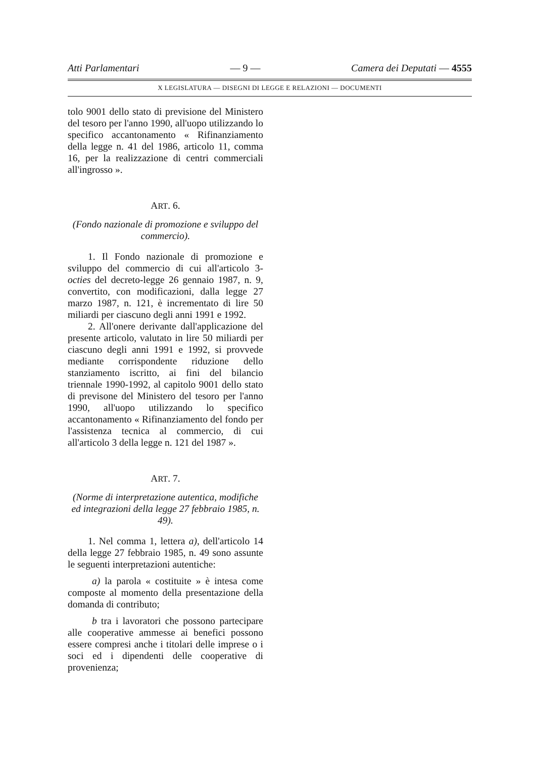Atti Parlamentari — 9 — Camera dei Deputati — 4555
X LEGISLATURA — DISEGNI DI LEGGE E RELAZIONI — DOCUMENTI
tolo 9001 dello stato di previsione del Ministero del tesoro per l'anno 1990, all'uopo utilizzando lo specifico accantonamento « Rifinanziamento della legge n. 41 del 1986, articolo 11, comma 16, per la realizzazione di centri commerciali all'ingrosso ».
ART. 6.
(Fondo nazionale di promozione e sviluppo del commercio).
1. Il Fondo nazionale di promozione e sviluppo del commercio di cui all'articolo 3-octies del decreto-legge 26 gennaio 1987, n. 9, convertito, con modificazioni, dalla legge 27 marzo 1987, n. 121, è incrementato di lire 50 miliardi per ciascuno degli anni 1991 e 1992.
2. All'onere derivante dall'applicazione del presente articolo, valutato in lire 50 miliardi per ciascuno degli anni 1991 e 1992, si provvede mediante corrispondente riduzione dello stanziamento iscritto, ai fini del bilancio triennale 1990-1992, al capitolo 9001 dello stato di previsone del Ministero del tesoro per l'anno 1990, all'uopo utilizzando lo specifico accantonamento « Rifinanziamento del fondo per l'assistenza tecnica al commercio, di cui all'articolo 3 della legge n. 121 del 1987 ».
ART. 7.
(Norme di interpretazione autentica, modifiche ed integrazioni della legge 27 febbraio 1985, n. 49).
1. Nel comma 1, lettera a), dell'articolo 14 della legge 27 febbraio 1985, n. 49 sono assunte le seguenti interpretazioni autentiche:
a) la parola « costituite » è intesa come composte al momento della presentazione della domanda di contributo;
b tra i lavoratori che possono partecipare alle cooperative ammesse ai benefici possono essere compresi anche i titolari delle imprese o i soci ed i dipendenti delle cooperative di provenienza;